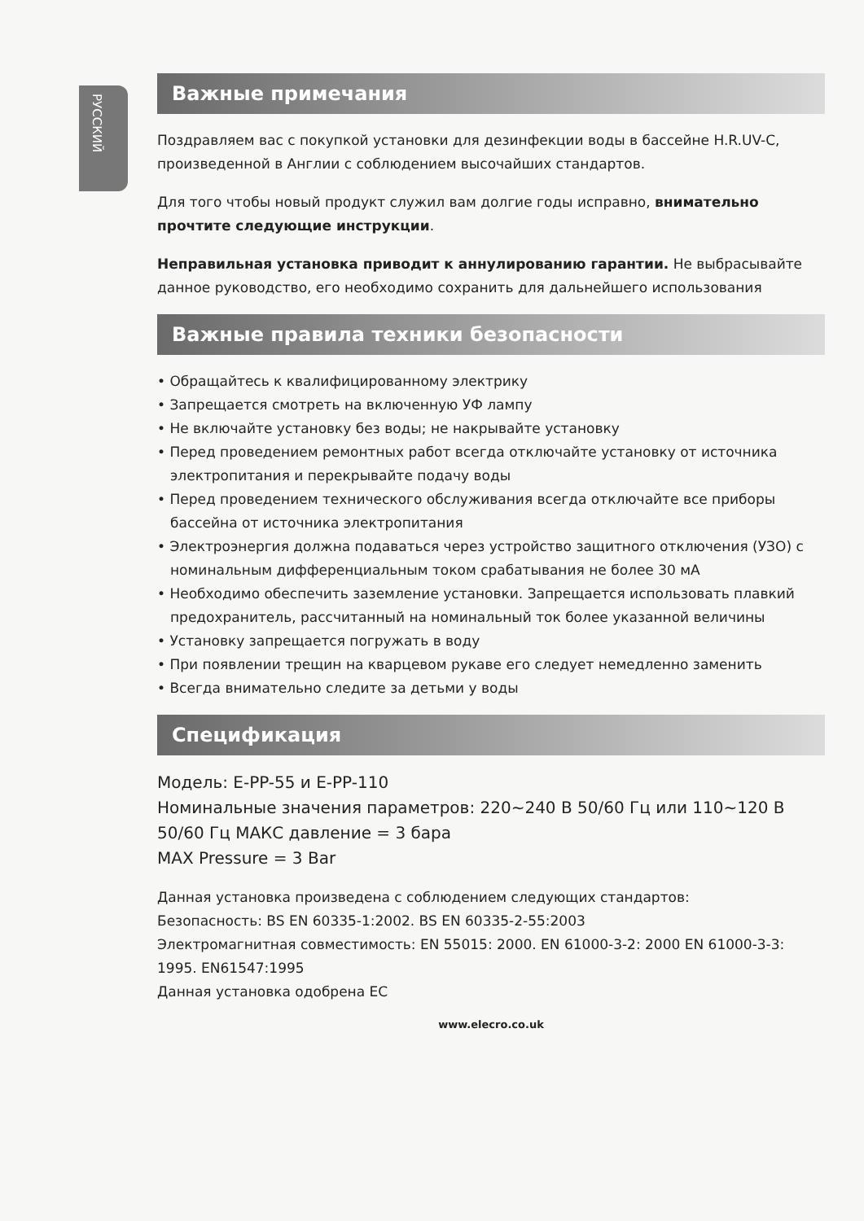РУССКИЙ
Важные примечания
Поздравляем вас с покупкой установки для дезинфекции воды в бассейне H.R.UV-C, произведенной в Англии с соблюдением высочайших стандартов.
Для того чтобы новый продукт служил вам долгие годы исправно, внимательно прочтите следующие инструкции.
Неправильная установка приводит к аннулированию гарантии. Не выбрасывайте данное руководство, его необходимо сохранить для дальнейшего использования
Важные правила техники безопасности
• Обращайтесь к квалифицированному электрику
• Запрещается смотреть на включенную УФ лампу
• Не включайте установку без воды; не накрывайте установку
• Перед проведением ремонтных работ всегда отключайте установку от источника электропитания и перекрывайте подачу воды
• Перед проведением технического обслуживания всегда отключайте все приборы бассейна от источника электропитания
• Электроэнергия должна подаваться через устройство защитного отключения (УЗО) с номинальным дифференциальным током срабатывания не более 30 мА
• Необходимо обеспечить заземление установки. Запрещается использовать плавкий предохранитель, рассчитанный на номинальный ток более указанной величины
• Установку запрещается погружать в воду
• При появлении трещин на кварцевом рукаве его следует немедленно заменить
• Всегда внимательно следите за детьми у воды
Спецификация
Модель: E-PP-55 и E-PP-110
Номинальные значения параметров: 220~240 В 50/60 Гц или 110~120 В 50/60 Гц МАКС давление = 3 бара
MAX Pressure = 3 Bar
Данная установка произведена с соблюдением следующих стандартов:
Безопасность: BS EN 60335-1:2002. BS EN 60335-2-55:2003
Электромагнитная совместимость: EN 55015: 2000. EN 61000-3-2: 2000 EN 61000-3-3: 1995. EN61547:1995
Данная установка одобрена ЕС
www.elecro.co.uk